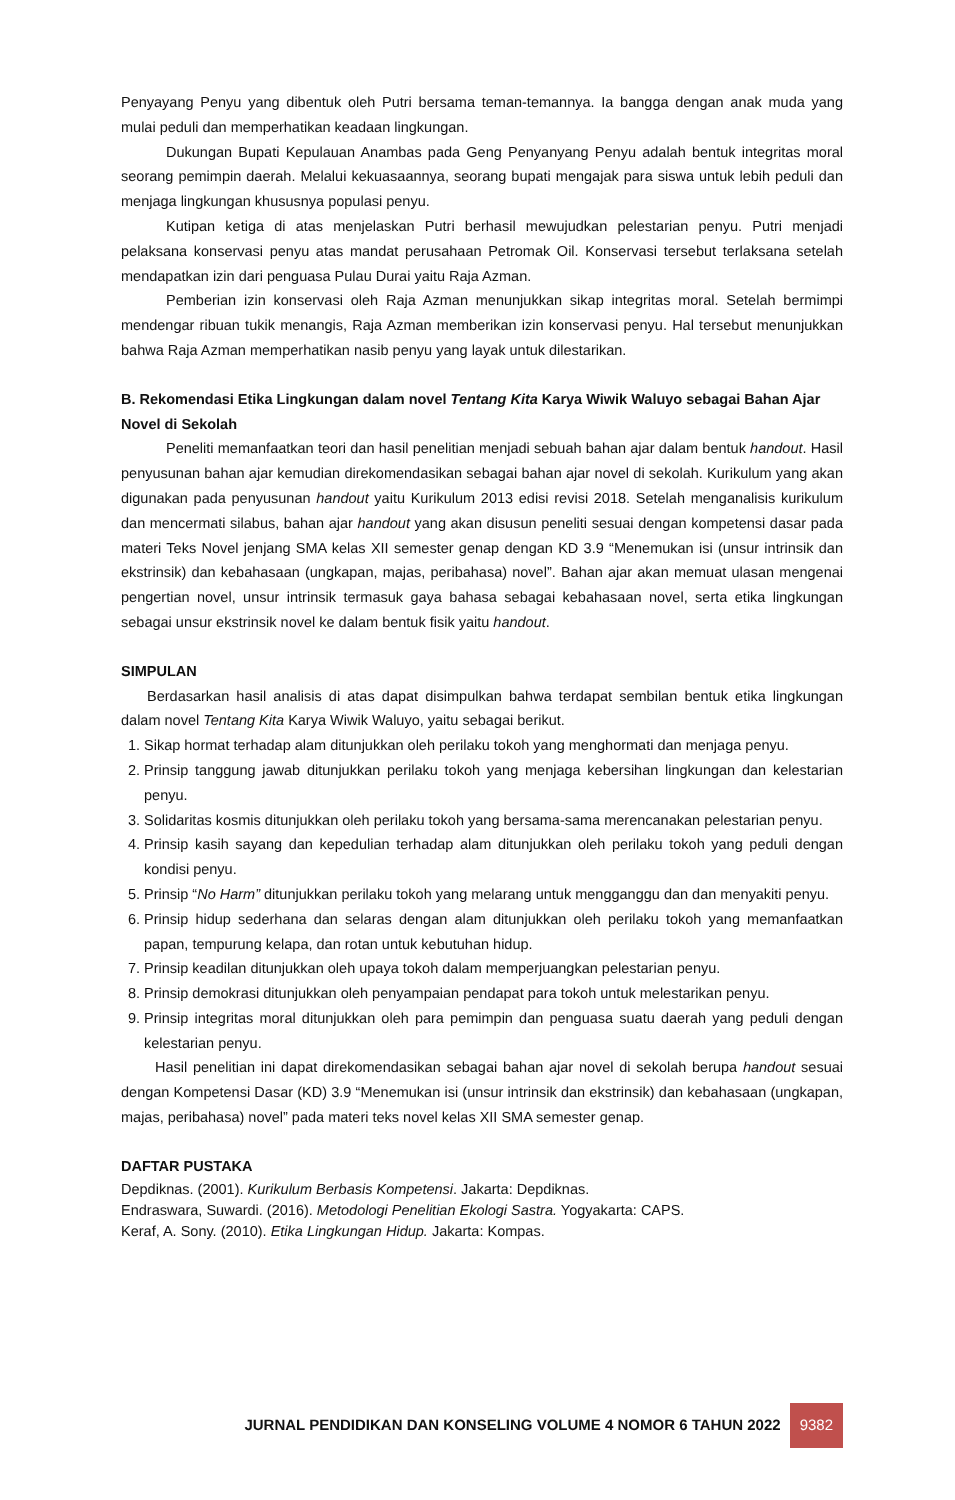Penyayang Penyu yang dibentuk oleh Putri bersama teman-temannya. Ia bangga dengan anak muda yang mulai peduli dan memperhatikan keadaan lingkungan.
Dukungan Bupati Kepulauan Anambas pada Geng Penyanyang Penyu adalah bentuk integritas moral seorang pemimpin daerah. Melalui kekuasaannya, seorang bupati mengajak para siswa untuk lebih peduli dan menjaga lingkungan khususnya populasi penyu.
Kutipan ketiga di atas menjelaskan Putri berhasil mewujudkan pelestarian penyu. Putri menjadi pelaksana konservasi penyu atas mandat perusahaan Petromak Oil. Konservasi tersebut terlaksana setelah mendapatkan izin dari penguasa Pulau Durai yaitu Raja Azman.
Pemberian izin konservasi oleh Raja Azman menunjukkan sikap integritas moral. Setelah bermimpi mendengar ribuan tukik menangis, Raja Azman memberikan izin konservasi penyu. Hal tersebut menunjukkan bahwa Raja Azman memperhatikan nasib penyu yang layak untuk dilestarikan.
B. Rekomendasi Etika Lingkungan dalam novel Tentang Kita Karya Wiwik Waluyo sebagai Bahan Ajar Novel di Sekolah
Peneliti memanfaatkan teori dan hasil penelitian menjadi sebuah bahan ajar dalam bentuk handout. Hasil penyusunan bahan ajar kemudian direkomendasikan sebagai bahan ajar novel di sekolah. Kurikulum yang akan digunakan pada penyusunan handout yaitu Kurikulum 2013 edisi revisi 2018. Setelah menganalisis kurikulum dan mencermati silabus, bahan ajar handout yang akan disusun peneliti sesuai dengan kompetensi dasar pada materi Teks Novel jenjang SMA kelas XII semester genap dengan KD 3.9 “Menemukan isi (unsur intrinsik dan ekstrinsik) dan kebahasaan (ungkapan, majas, peribahasa) novel”. Bahan ajar akan memuat ulasan mengenai pengertian novel, unsur intrinsik termasuk gaya bahasa sebagai kebahasaan novel, serta etika lingkungan sebagai unsur ekstrinsik novel ke dalam bentuk fisik yaitu handout.
SIMPULAN
Berdasarkan hasil analisis di atas dapat disimpulkan bahwa terdapat sembilan bentuk etika lingkungan dalam novel Tentang Kita Karya Wiwik Waluyo, yaitu sebagai berikut.
1. Sikap hormat terhadap alam ditunjukkan oleh perilaku tokoh yang menghormati dan menjaga penyu.
2. Prinsip tanggung jawab ditunjukkan perilaku tokoh yang menjaga kebersihan lingkungan dan kelestarian penyu.
3. Solidaritas kosmis ditunjukkan oleh perilaku tokoh yang bersama-sama merencanakan pelestarian penyu.
4. Prinsip kasih sayang dan kepedulian terhadap alam ditunjukkan oleh perilaku tokoh yang peduli dengan kondisi penyu.
5. Prinsip “No Harm” ditunjukkan perilaku tokoh yang melarang untuk mengganggu dan dan menyakiti penyu.
6. Prinsip hidup sederhana dan selaras dengan alam ditunjukkan oleh perilaku tokoh yang memanfaatkan papan, tempurung kelapa, dan rotan untuk kebutuhan hidup.
7. Prinsip keadilan ditunjukkan oleh upaya tokoh dalam memperjuangkan pelestarian penyu.
8. Prinsip demokrasi ditunjukkan oleh penyampaian pendapat para tokoh untuk melestarikan penyu.
9. Prinsip integritas moral ditunjukkan oleh para pemimpin dan penguasa suatu daerah yang peduli dengan kelestarian penyu.
Hasil penelitian ini dapat direkomendasikan sebagai bahan ajar novel di sekolah berupa handout sesuai dengan Kompetensi Dasar (KD) 3.9 “Menemukan isi (unsur intrinsik dan ekstrinsik) dan kebahasaan (ungkapan, majas, peribahasa) novel” pada materi teks novel kelas XII SMA semester genap.
DAFTAR PUSTAKA
Depdiknas. (2001). Kurikulum Berbasis Kompetensi. Jakarta: Depdiknas.
Endraswara, Suwardi. (2016). Metodologi Penelitian Ekologi Sastra. Yogyakarta: CAPS.
Keraf, A. Sony. (2010). Etika Lingkungan Hidup. Jakarta: Kompas.
JURNAL PENDIDIKAN DAN KONSELING VOLUME 4 NOMOR 6 TAHUN 2022 9382